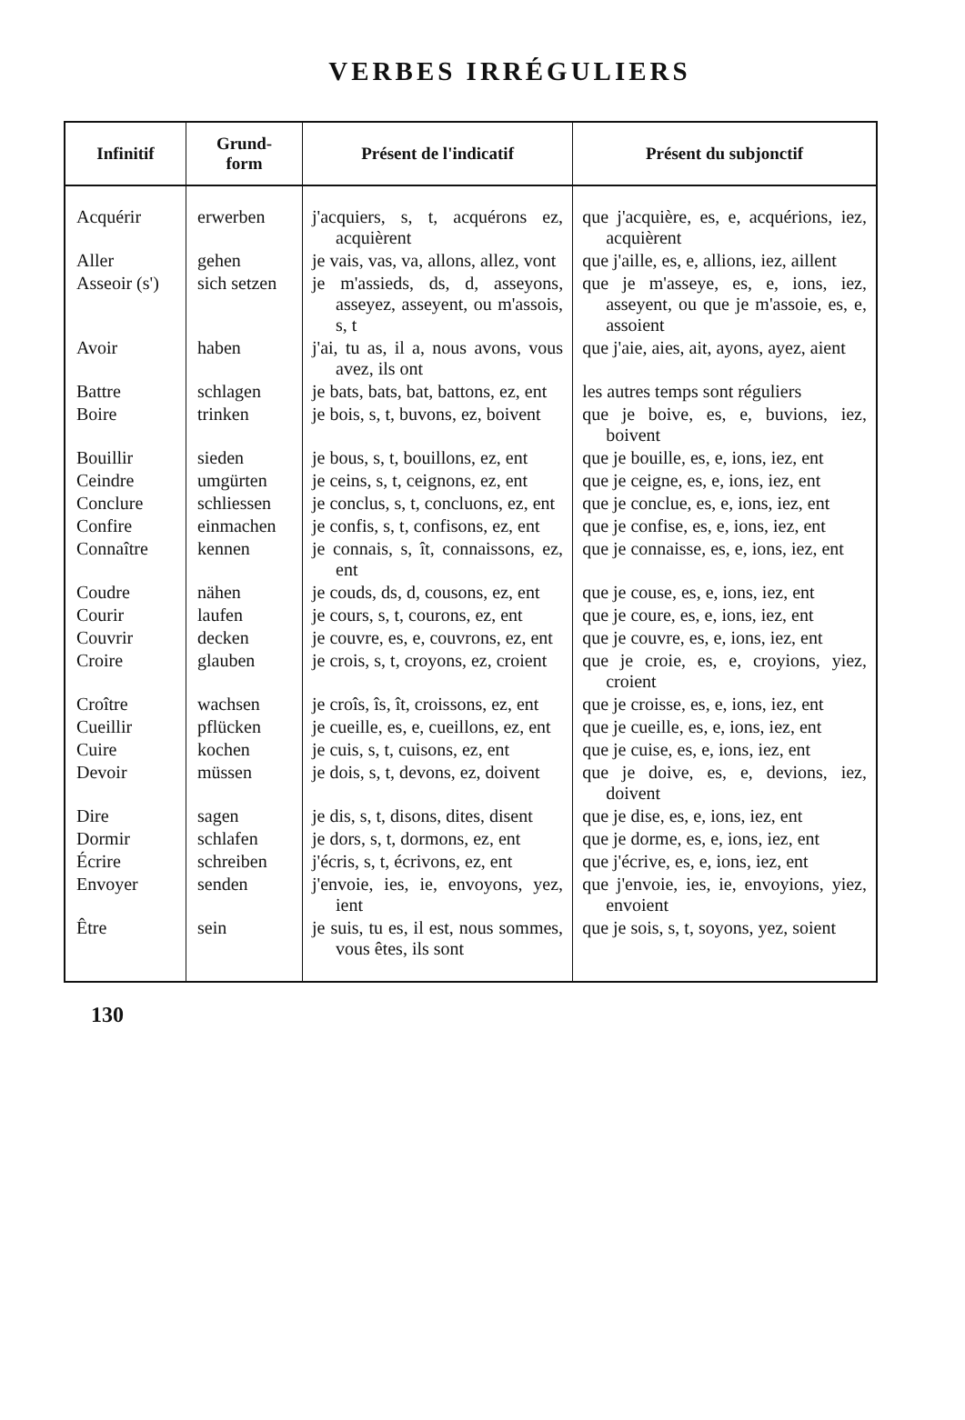VERBES IRRÉGULIERS
| Infinitif | Grund- form | Présent de l'indicatif | Présent du subjonctif |
| --- | --- | --- | --- |
| Acquérir | erwerben | j'acquiers, s, t, acquérons ez, acquièrent | que j'acquière, es, e, acqué­rions, iez, acquièrent |
| Aller | gehen | je vais, vas, va, allons, allez, vont | que j'aille, es, e, allions, iez, aillent |
| Asseoir (s') | sich setzen | je m'assieds, ds, d, assey­ons, asseyez, asseyent, ou m'assois, s, t | que je m'asseye, es, e, ions, iez, asseyent, ou que je m'assoie, es, e, assoient |
| Avoir | haben | j'ai, tu as, il a, nous avons, vous avez, ils ont | que j'aie, aies, ait, ayons, ayez, aient |
| Battre | schlagen | je bats, bats, bat, battons, ez, ent | les autres temps sont ré­guliers |
| Boire | trinken | je bois, s, t, buvons, ez, boivent | que je boive, es, e, bu­vions, iez, boivent |
| Bouillir | sieden | je bous, s, t, bouillons, ez, ent | que je bouille, es, e, ions, iez, ent |
| Ceindre | umgürten | je ceins, s, t, ceignons, ez, ent | que je ceigne, es, e, ions, iez, ent |
| Conclure | schliessen | je conclus, s, t, concluons, ez, ent | que je conclue, es, e, ions, iez, ent |
| Confire | einmachen | je confis, s, t, confisons, ez, ent | que je confise, es, e, ions, iez, ent |
| Connaître | kennen | je connais, s, ît, connais­sons, ez, ent | que je connaisse, es, e, ions, iez, ent |
| Coudre | nähen | je couds, ds, d, cousons, ez, ent | que je couse, es, e, ions, iez, ent |
| Courir | laufen | je cours, s, t, courons, ez, ent | que je coure, es, e, ions, iez, ent |
| Couvrir | decken | je couvre, es, e, couvrons, ez, ent | que je couvre, es, e, ions, iez, ent |
| Croire | glauben | je crois, s, t, croyons, ez, croient | que je croie, es, e, croyions, yiez, croient |
| Croître | wachsen | je croîs, îs, ît, croissons, ez, ent | que je croisse, es, e, ions, iez, ent |
| Cueillir | pflücken | je cueille, es, e, cueillons, ez, ent | que je cueille, es, e, ions, iez, ent |
| Cuire | kochen | je cuis, s, t, cuisons, ez, ent | que je cuise, es, e, ions, iez, ent |
| Devoir | müssen | je dois, s, t, devons, ez, doivent | que je doive, es, e, devions, iez, doivent |
| Dire | sagen | je dis, s, t, disons, dites, disent | que je dise, es, e, ions, iez, ent |
| Dormir | schlafen | je dors, s, t, dormons, ez, ent | que je dorme, es, e, ions, iez, ent |
| Écrire | schreiben | j'écris, s, t, écrivons, ez, ent | que j'écrive, es, e, ions, iez, ent |
| Envoyer | senden | j'envoie, ies, ie, envoyons, yez, ient | que j'envoie, ies, ie, envo­yions, yiez, envoient |
| Être | sein | je suis, tu es, il est, nous som­mes, vous êtes, ils sont | que je sois, s, t, soyons, yez, soient |
130